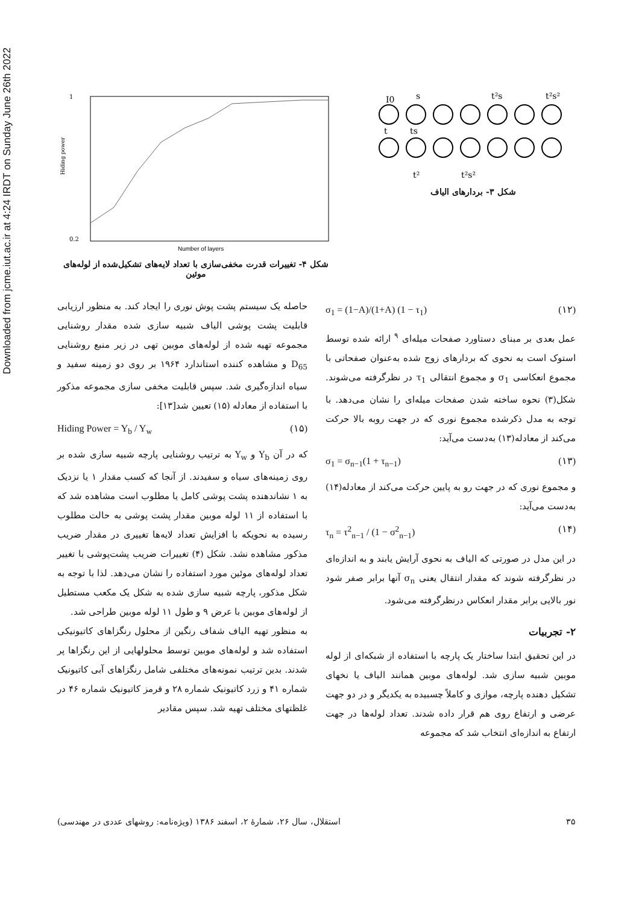Downloaded from jcme.iut.ac.ir at 4:24 IRDT on Sunday June 26th 2022
I0
s
t²s
t²s²
t
ts
t²
t²s²
شکل ۳- بردارهای الیاف
1
0.2
Number of layers
Hiding power
شکل ۴- تغییرات قدرت مخفی‌سازی با تعداد لایه‌های تشکیل‌شده از لوله‌های موئین
σ<sub>1</sub> = (1−A)/(1+A) (1 − τ<sub>1</sub>) (۱۲)
عمل بعدی بر مبنای دستاورد صفحات میله‌ای <sup>۹</sup> ارائه شده توسط استوک است به نحوی که بردارهای زوج شده به‌عنوان صفحاتی با مجموع انعکاسی σ<sub>1</sub> و مجموع انتقالی τ<sub>1</sub> در نظرگرفته می‌شوند. شکل(۳) نحوه ساخته شدن صفحات میله‌ای را نشان می‌دهد. با توجه به مدل ذکرشده مجموع نوری که در جهت روبه بالا حرکت می‌کند از معادله(۱۳) به‌دست می‌آید:
σ<sub>1</sub> = σ<sub>n−1</sub>(1 + τ<sub>n−1</sub>) (۱۳)
و مجموع نوری که در جهت رو به پایین حرکت می‌کند از معادله(۱۴) به‌دست می‌آید:
τ<sub>n</sub> = τ<sup>2</sup><sub>n−1</sub> / (1 − σ<sup>2</sup><sub>n−1</sub>) (۱۴)
در این مدل در صورتی که الیاف به نحوی آرایش یابند و به اندازه‌ای در نظرگرفته شوند که مقدار انتقال یعنی σ<sub>n</sub> آنها برابر صفر شود نور بالایی برابر مقدار انعکاس درنظرگرفته می‌شود.
۲- تجربیات
در این تحقیق ابتدا ساختار یک پارچه با استفاده از شبکه‌ای از لوله موبین شبیه سازی شد. لوله‌های موبین همانند الیاف یا نخهای تشکیل دهنده پارچه، موازی و کاملاً چسبیده به یکدیگر و در دو جهت عرضی و ارتفاع روی هم قرار داده شدند. تعداد لوله‌ها در جهت ارتفاع به اندازه‌ای انتخاب شد که مجموعه
حاصله یک سیستم پشت پوش نوری را ایجاد کند. به منظور ارزیابی قابلیت پشت پوشی الیاف شبیه سازی شده مقدار روشنایی مجموعه تهیه شده از لوله‌های موبین تهی در زیر منبع روشنایی D<sub>65</sub> و مشاهده کننده استاندارد ۱۹۶۴ بر روی دو زمینه سفید و سیاه اندازه‌گیری شد. سپس قابلیت مخفی سازی مجموعه مذکور با استفاده از معادله (۱۵) تعیین شد[۱۳]:
Hiding Power = Y<sub>b</sub> / Y<sub>w</sub> (۱۵)
که در آن Y<sub>b</sub> و Y<sub>w</sub> به ترتیب روشنایی پارچه شبیه سازی شده بر روی زمینه‌های سیاه و سفیدند. از آنجا که کسب مقدار ۱ یا نزدیک به ۱ نشاندهنده پشت پوشی کامل یا مطلوب است مشاهده شد که با استفاده از ۱۱ لوله موبین مقدار پشت پوشی به حالت مطلوب رسیده به نحویکه با افزایش تعداد لایه‌ها تغییری در مقدار ضریب مذکور مشاهده نشد. شکل (۴) تغییرات ضریب پشت‌پوشی با تغییر تعداد لوله‌های موئین مورد استفاده را نشان می‌دهد. لذا با توجه به شکل مذکور، پارچه شبیه سازی شده به شکل یک مکعب مستطیل از لوله‌های موبین با عرض ۹ و طول ۱۱ لوله موبین طراحی شد.
به منظور تهیه الیاف شفاف رنگین از محلول رنگزاهای کاتیونیکی استفاده شد و لوله‌های موبین توسط محلولهایی از این رنگزاها پر شدند. بدین ترتیب نمونه‌های مختلفی شامل رنگزاهای آبی کاتیونیک شماره ۴۱ و زرد کاتیونیک شماره ۲۸ و قرمز کاتیونیک شماره ۴۶ در غلظتهای مختلف تهیه شد. سپس مقادیر
استقلال، سال ۲۶، شمارهٔ ۲، اسفند ۱۳۸۶ (ویژه‌نامه: روشهای عددی در مهندسی) ۳۵